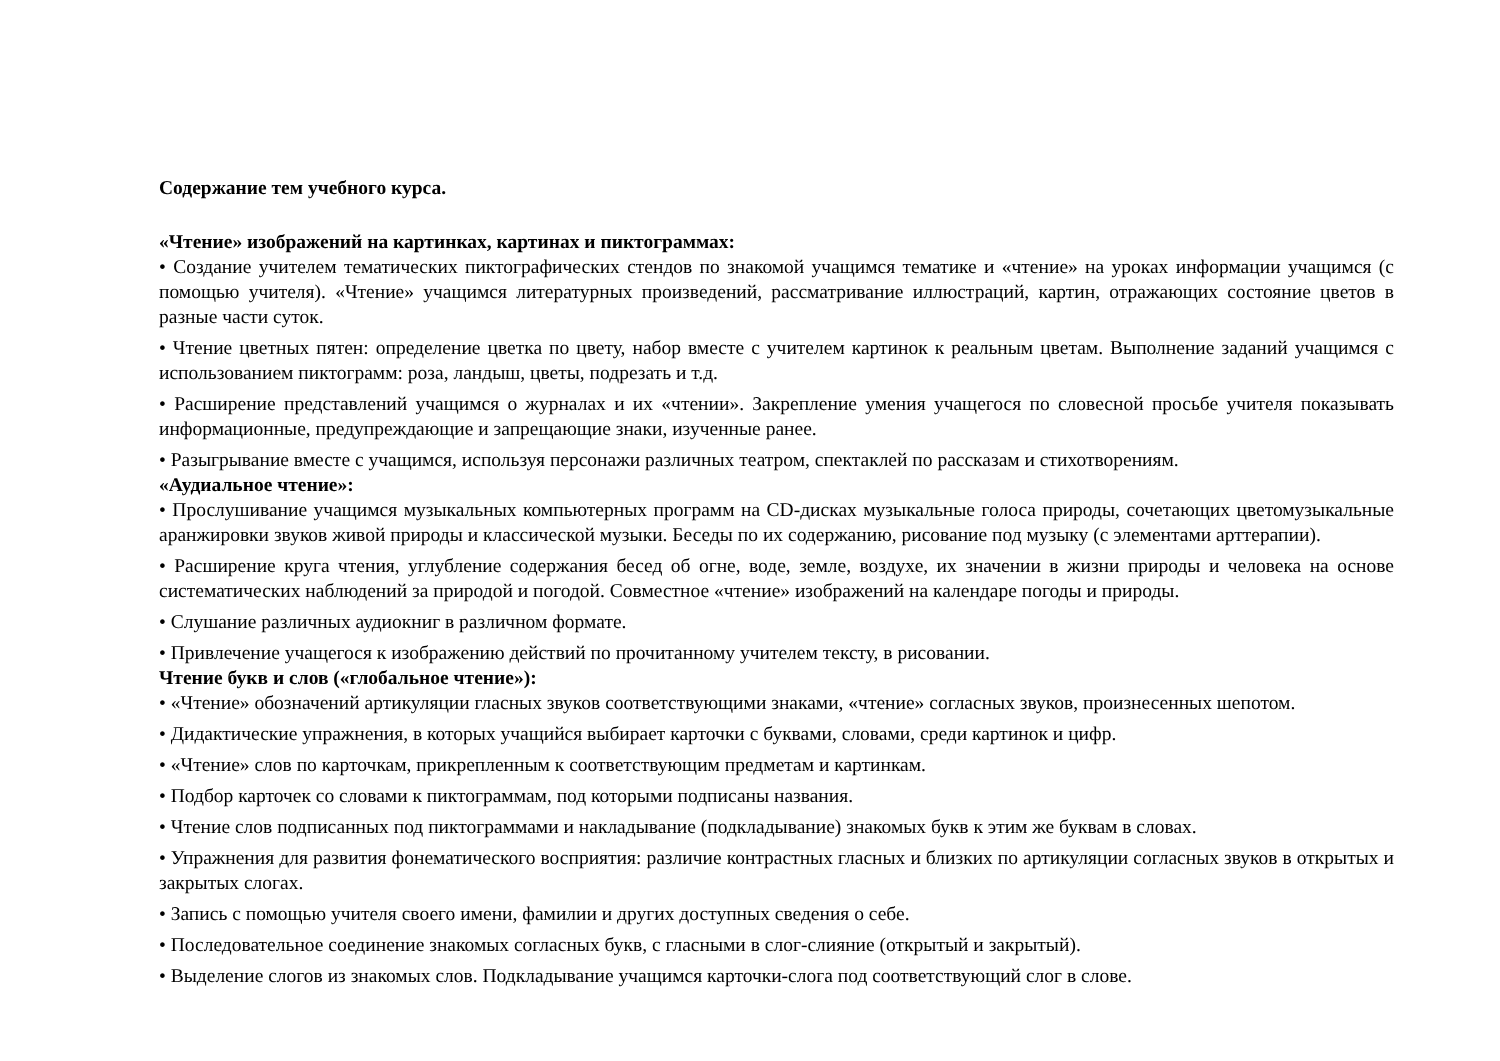Содержание тем учебного курса.
«Чтение» изображений на картинках, картинах и пиктограммах:
• Создание учителем тематических пиктографических стендов по знакомой учащимся тематике и «чтение» на уроках информации учащимся (с помощью учителя). «Чтение» учащимся литературных произведений, рассматривание иллюстраций, картин, отражающих состояние цветов в разные части суток.
• Чтение цветных пятен: определение цветка по цвету, набор вместе с учителем картинок к реальным цветам. Выполнение заданий учащимся с использованием пиктограмм: роза, ландыш, цветы, подрезать и т.д.
• Расширение представлений учащимся о журналах и их «чтении». Закрепление умения учащегося по словесной просьбе учителя показывать информационные, предупреждающие и запрещающие знаки, изученные ранее.
• Разыгрывание вместе с учащимся, используя персонажи различных театром, спектаклей по рассказам и стихотворениям.
«Аудиальное чтение»:
• Прослушивание учащимся музыкальных компьютерных программ на CD-дисках музыкальные голоса природы, сочетающих цветомузыкальные аранжировки звуков живой природы и классической музыки. Беседы по их содержанию, рисование под музыку (с элементами арттерапии).
• Расширение круга чтения, углубление содержания бесед об огне, воде, земле, воздухе, их значении в жизни природы и человека на основе систематических наблюдений за природой и погодой. Совместное «чтение» изображений на календаре погоды и природы.
• Слушание различных аудиокниг в различном формате.
• Привлечение учащегося к изображению действий по прочитанному учителем тексту, в рисовании.
Чтение букв и слов («глобальное чтение»):
• «Чтение» обозначений артикуляции гласных звуков соответствующими знаками, «чтение» согласных звуков, произнесенных шепотом.
• Дидактические упражнения, в которых учащийся выбирает карточки с буквами, словами, среди картинок и цифр.
• «Чтение» слов по карточкам, прикрепленным к соответствующим предметам и картинкам.
• Подбор карточек со словами к пиктограммам, под которыми подписаны названия.
• Чтение слов подписанных под пиктограммами и накладывание (подкладывание) знакомых букв к этим же буквам в словах.
• Упражнения для развития фонематического восприятия: различие контрастных гласных и близких по артикуляции согласных звуков в открытых и закрытых слогах.
• Запись с помощью учителя своего имени, фамилии и других доступных сведения о себе.
• Последовательное соединение знакомых согласных букв, с гласными в слог-слияние (открытый и закрытый).
• Выделение слогов из знакомых слов. Подкладывание учащимся карточки-слога под соответствующий слог в слове.